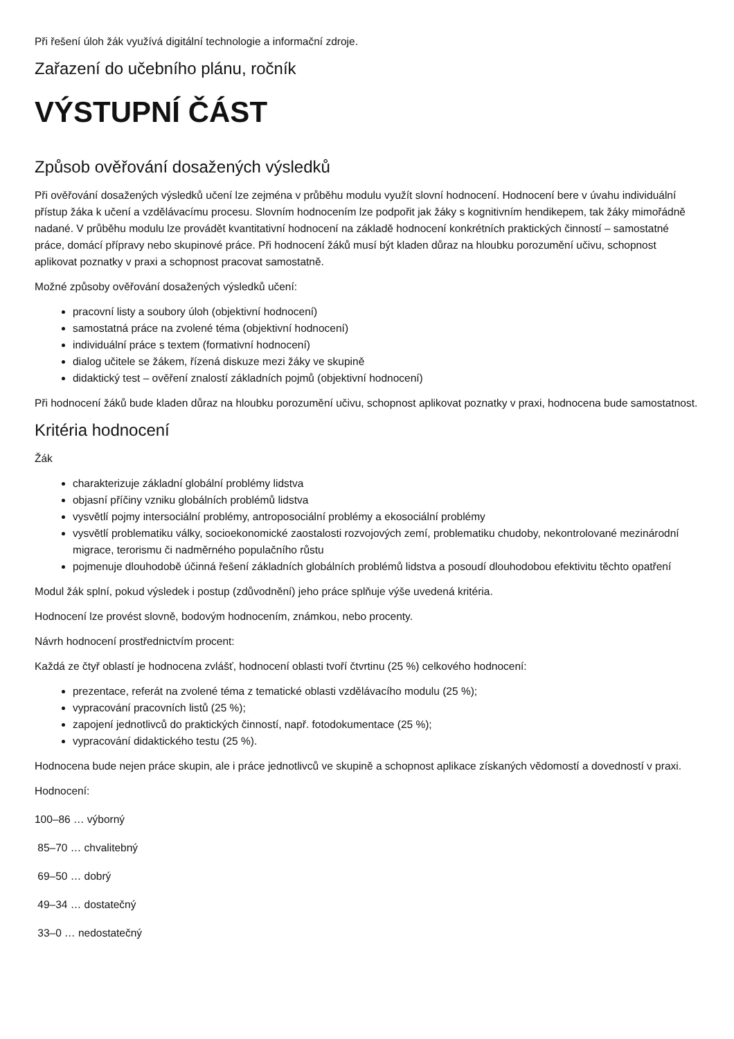Při řešení úloh žák využívá digitální technologie a informační zdroje.
Zařazení do učebního plánu, ročník
VÝSTUPNÍ ČÁST
Způsob ověřování dosažených výsledků
Při ověřování dosažených výsledků učení lze zejména v průběhu modulu využít slovní hodnocení. Hodnocení bere v úvahu individuální přístup žáka k učení a vzdělávacímu procesu. Slovním hodnocením lze podpořit jak žáky s kognitivním hendikepem, tak žáky mimořádně nadané. V průběhu modulu lze provádět kvantitativní hodnocení na základě hodnocení konkrétních praktických činností – samostatné práce, domácí přípravy nebo skupinové práce. Při hodnocení žáků musí být kladen důraz na hloubku porozumění učivu, schopnost aplikovat poznatky v praxi a schopnost pracovat samostatně.
Možné způsoby ověřování dosažených výsledků učení:
pracovní listy a soubory úloh (objektivní hodnocení)
samostatná práce na zvolené téma (objektivní hodnocení)
individuální práce s textem (formativní hodnocení)
dialog učitele se žákem, řízená diskuze mezi žáky ve skupině
didaktický test – ověření znalostí základních pojmů (objektivní hodnocení)
Při hodnocení žáků bude kladen důraz na hloubku porozumění učivu, schopnost aplikovat poznatky v praxi, hodnocena bude samostatnost.
Kritéria hodnocení
Žák
charakterizuje základní globální problémy lidstva
objasní příčiny vzniku globálních problémů lidstva
vysvětlí pojmy intersociální problémy, antroposociální problémy a ekosociální problémy
vysvětlí problematiku války, socioekonomické zaostalosti rozvojových zemí, problematiku chudoby, nekontrolované mezinárodní migrace, terorismu či nadměrného populačního růstu
pojmenuje dlouhodobě účinná řešení základních globálních problémů lidstva a posoudí dlouhodobou efektivitu těchto opatření
Modul žák splní, pokud výsledek i postup (zdůvodnění) jeho práce splňuje výše uvedená kritéria.
Hodnocení lze provést slovně, bodovým hodnocením, známkou, nebo procenty.
Návrh hodnocení prostřednictvím procent:
Každá ze čtyř oblastí je hodnocena zvlášť, hodnocení oblasti tvoří čtvrtinu (25 %) celkového hodnocení:
prezentace, referát na zvolené téma z tematické oblasti vzdělávacího modulu (25 %);
vypracování pracovních listů (25 %);
zapojení jednotlivců do praktických činností, např. fotodokumentace (25 %);
vypracování didaktického testu (25 %).
Hodnocena bude nejen práce skupin, ale i práce jednotlivců ve skupině a schopnost aplikace získaných vědomostí a dovedností v praxi.
Hodnocení:
100–86 … výborný
85–70 … chvalitebný
69–50 … dobrý
49–34 … dostatečný
33–0 … nedostatečný